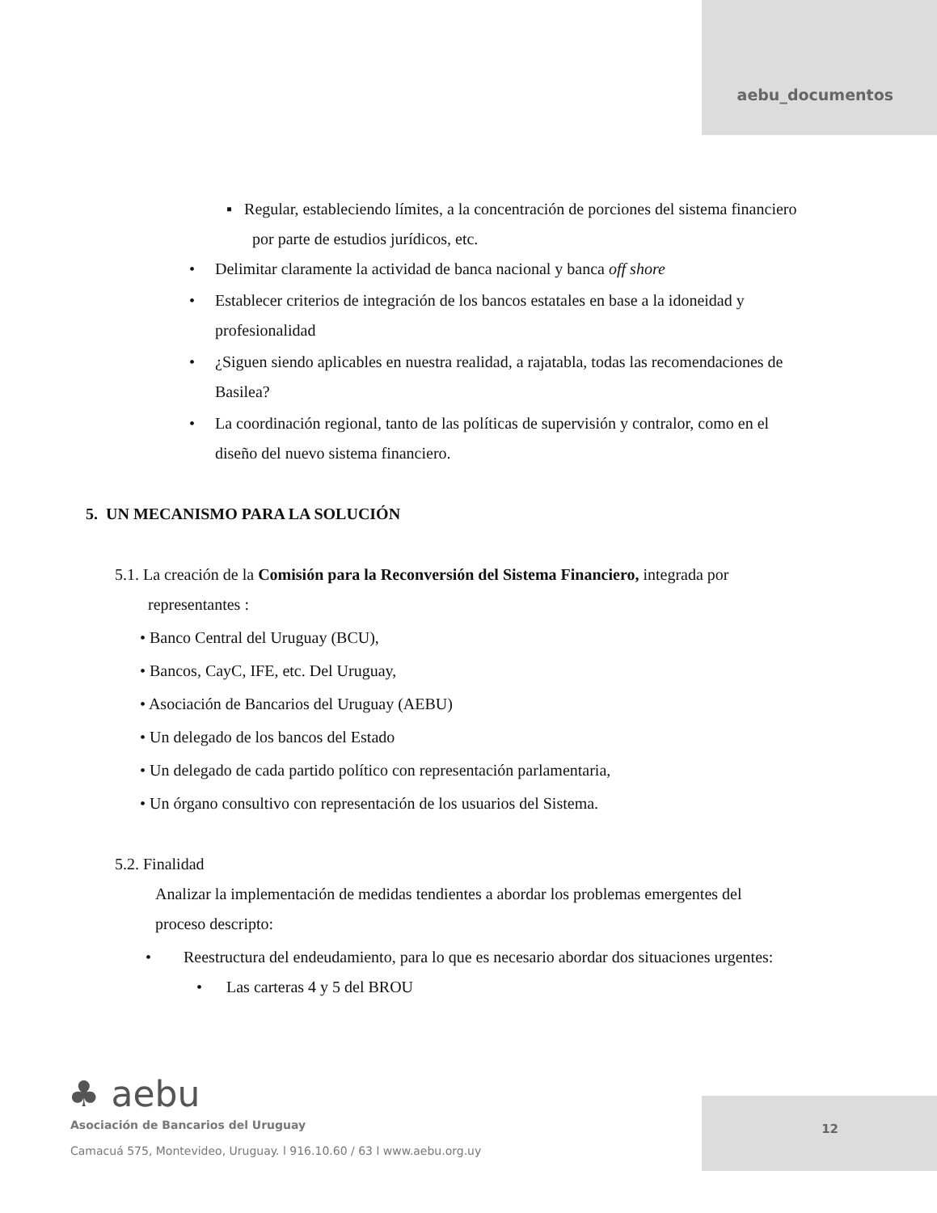aebu_documentos
▪ Regular, estableciendo límites, a la concentración de porciones del sistema financiero
por parte de estudios jurídicos, etc.
• Delimitar claramente la actividad de banca nacional y banca off shore
• Establecer criterios de integración de los bancos estatales en base a la idoneidad y
profesionalidad
• ¿Siguen siendo aplicables en nuestra realidad, a rajatabla, todas las recomendaciones de
Basilea?
• La coordinación regional, tanto de las políticas de supervisión y contralor, como en el
diseño del nuevo sistema financiero.
5. UN MECANISMO PARA LA SOLUCIÓN
5.1. La creación de la Comisión para la Reconversión del Sistema Financiero, integrada por
representantes :
• Banco Central del Uruguay (BCU),
• Bancos, CayC, IFE, etc. Del Uruguay,
• Asociación de Bancarios del Uruguay (AEBU)
• Un delegado de los bancos del Estado
• Un delegado de cada partido político con representación parlamentaria,
• Un órgano consultivo con representación de los usuarios del Sistema.
5.2. Finalidad
Analizar la implementación de medidas tendientes a abordar los problemas emergentes del
proceso descripto:
• Reestructura del endeudamiento, para lo que es necesario abordar dos situaciones urgentes:
• Las carteras 4 y 5 del BROU
12
♣ aebu
Asociación de Bancarios del Uruguay
Camacuá 575, Montevideo, Uruguay. l 916.10.60 / 63 l www.aebu.org.uy